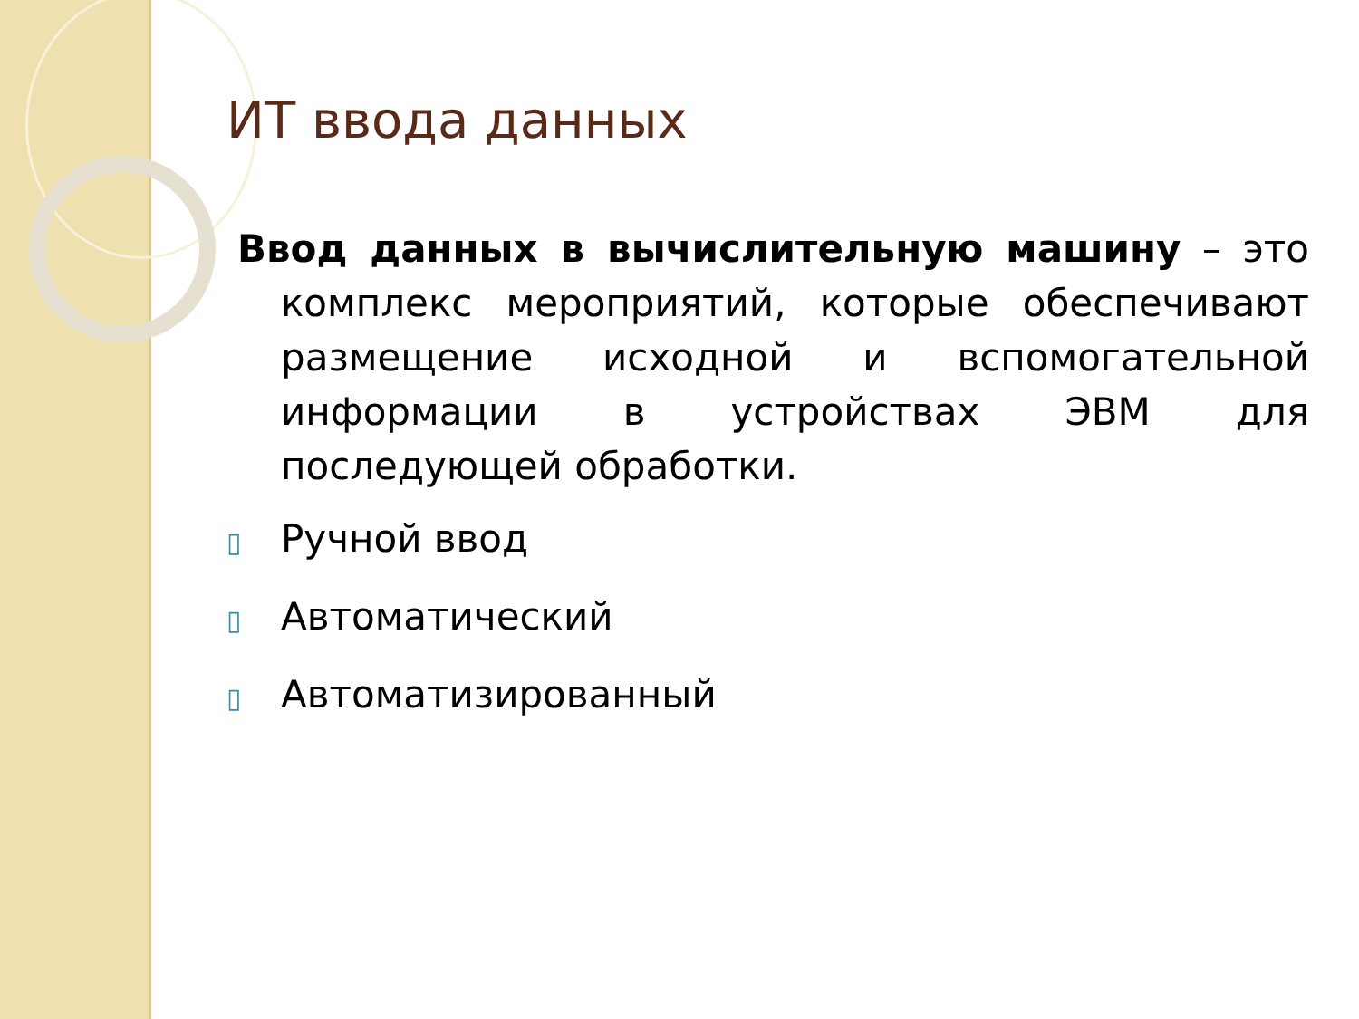ИТ ввода данных
Ввод данных в вычислительную машину – это комплекс мероприятий, которые обеспечивают размещение исходной и вспомогательной информации в устройствах ЭВМ для последующей обработки.
▯ Ручной ввод
▯ Автоматический
▯ Автоматизированный